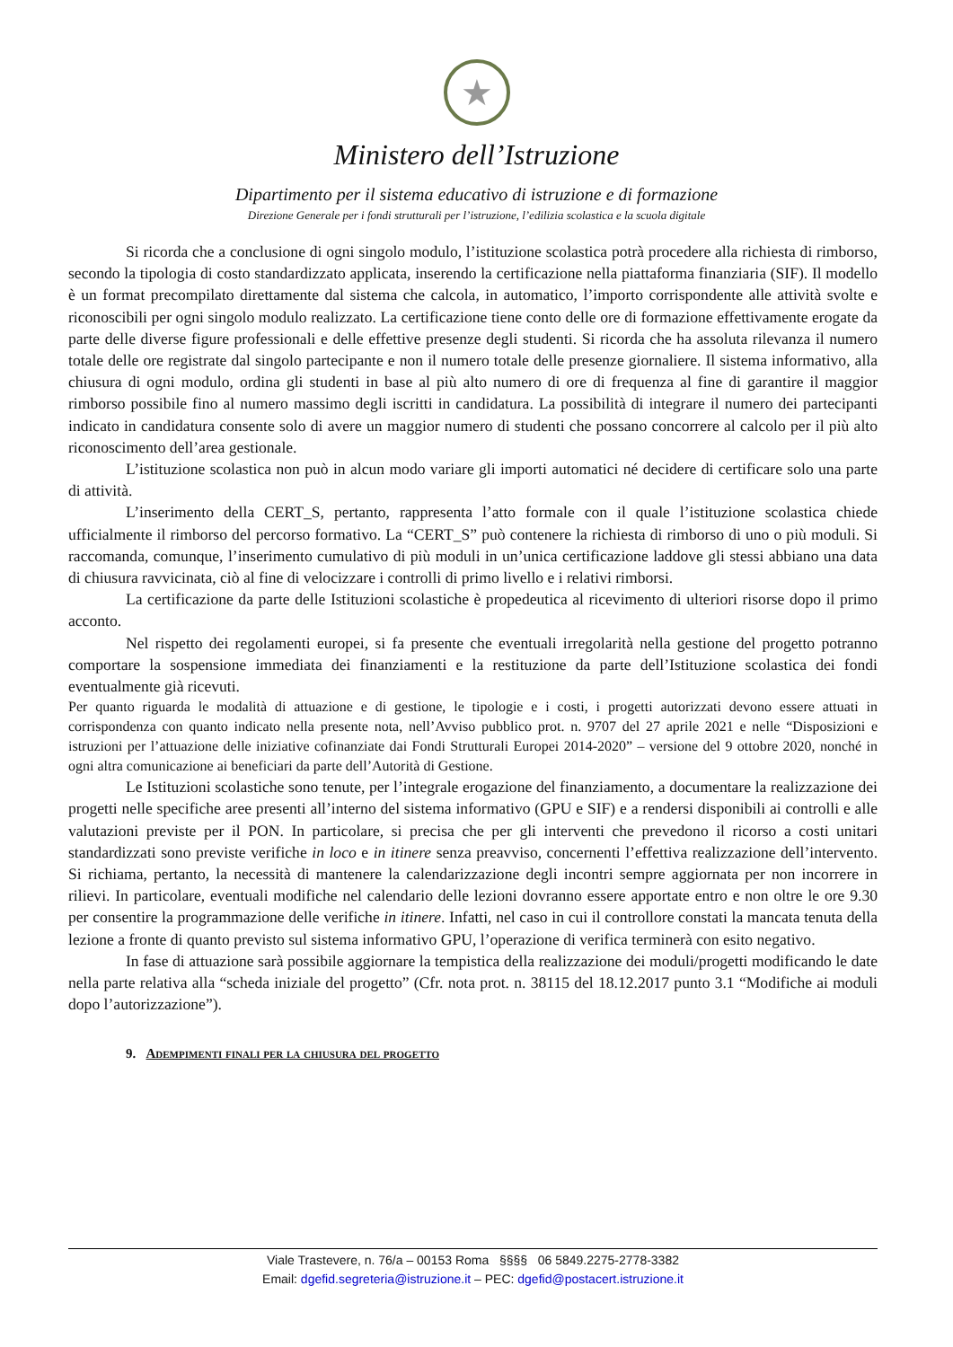★
Ministero dell’Istruzione
Dipartimento per il sistema educativo di istruzione e di formazione
Direzione Generale per i fondi strutturali per l’istruzione, l’edilizia scolastica e la scuola digitale
Si ricorda che a conclusione di ogni singolo modulo, l’istituzione scolastica potrà procedere alla richiesta di rimborso, secondo la tipologia di costo standardizzato applicata, inserendo la certificazione nella piattaforma finanziaria (SIF). Il modello è un format precompilato direttamente dal sistema che calcola, in automatico, l’importo corrispondente alle attività svolte e riconoscibili per ogni singolo modulo realizzato. La certificazione tiene conto delle ore di formazione effettivamente erogate da parte delle diverse figure professionali e delle effettive presenze degli studenti. Si ricorda che ha assoluta rilevanza il numero totale delle ore registrate dal singolo partecipante e non il numero totale delle presenze giornaliere. Il sistema informativo, alla chiusura di ogni modulo, ordina gli studenti in base al più alto numero di ore di frequenza al fine di garantire il maggior rimborso possibile fino al numero massimo degli iscritti in candidatura. La possibilità di integrare il numero dei partecipanti indicato in candidatura consente solo di avere un maggior numero di studenti che possano concorrere al calcolo per il più alto riconoscimento dell’area gestionale.
L’istituzione scolastica non può in alcun modo variare gli importi automatici né decidere di certificare solo una parte di attività.
L’inserimento della CERT_S, pertanto, rappresenta l’atto formale con il quale l’istituzione scolastica chiede ufficialmente il rimborso del percorso formativo. La “CERT_S” può contenere la richiesta di rimborso di uno o più moduli. Si raccomanda, comunque, l’inserimento cumulativo di più moduli in un’unica certificazione laddove gli stessi abbiano una data di chiusura ravvicinata, ciò al fine di velocizzare i controlli di primo livello e i relativi rimborsi.
La certificazione da parte delle Istituzioni scolastiche è propedeutica al ricevimento di ulteriori risorse dopo il primo acconto.
Nel rispetto dei regolamenti europei, si fa presente che eventuali irregolarità nella gestione del progetto potranno comportare la sospensione immediata dei finanziamenti e la restituzione da parte dell’Istituzione scolastica dei fondi eventualmente già ricevuti.
Per quanto riguarda le modalità di attuazione e di gestione, le tipologie e i costi, i progetti autorizzati devono essere attuati in corrispondenza con quanto indicato nella presente nota, nell’Avviso pubblico prot. n. 9707 del 27 aprile 2021 e nelle “Disposizioni e istruzioni per l’attuazione delle iniziative cofinanziate dai Fondi Strutturali Europei 2014-2020” – versione del 9 ottobre 2020, nonché in ogni altra comunicazione ai beneficiari da parte dell’Autorità di Gestione.
Le Istituzioni scolastiche sono tenute, per l’integrale erogazione del finanziamento, a documentare la realizzazione dei progetti nelle specifiche aree presenti all’interno del sistema informativo (GPU e SIF) e a rendersi disponibili ai controlli e alle valutazioni previste per il PON. In particolare, si precisa che per gli interventi che prevedono il ricorso a costi unitari standardizzati sono previste verifiche in loco e in itinere senza preavviso, concernenti l’effettiva realizzazione dell’intervento. Si richiama, pertanto, la necessità di mantenere la calendarizzazione degli incontri sempre aggiornata per non incorrere in rilievi. In particolare, eventuali modifiche nel calendario delle lezioni dovranno essere apportate entro e non oltre le ore 9.30 per consentire la programmazione delle verifiche in itinere. Infatti, nel caso in cui il controllore constati la mancata tenuta della lezione a fronte di quanto previsto sul sistema informativo GPU, l’operazione di verifica terminerà con esito negativo.
In fase di attuazione sarà possibile aggiornare la tempistica della realizzazione dei moduli/progetti modificando le date nella parte relativa alla “scheda iniziale del progetto” (Cfr. nota prot. n. 38115 del 18.12.2017 punto 3.1 “Modifiche ai moduli dopo l’autorizzazione”).
9. Adempimenti finali per la chiusura del progetto
Viale Trastevere, n. 76/a – 00153 Roma §§§§ 06 5849.2275-2778-3382
Email: dgefid.segreteria@istruzione.it – PEC: dgefid@postacert.istruzione.it